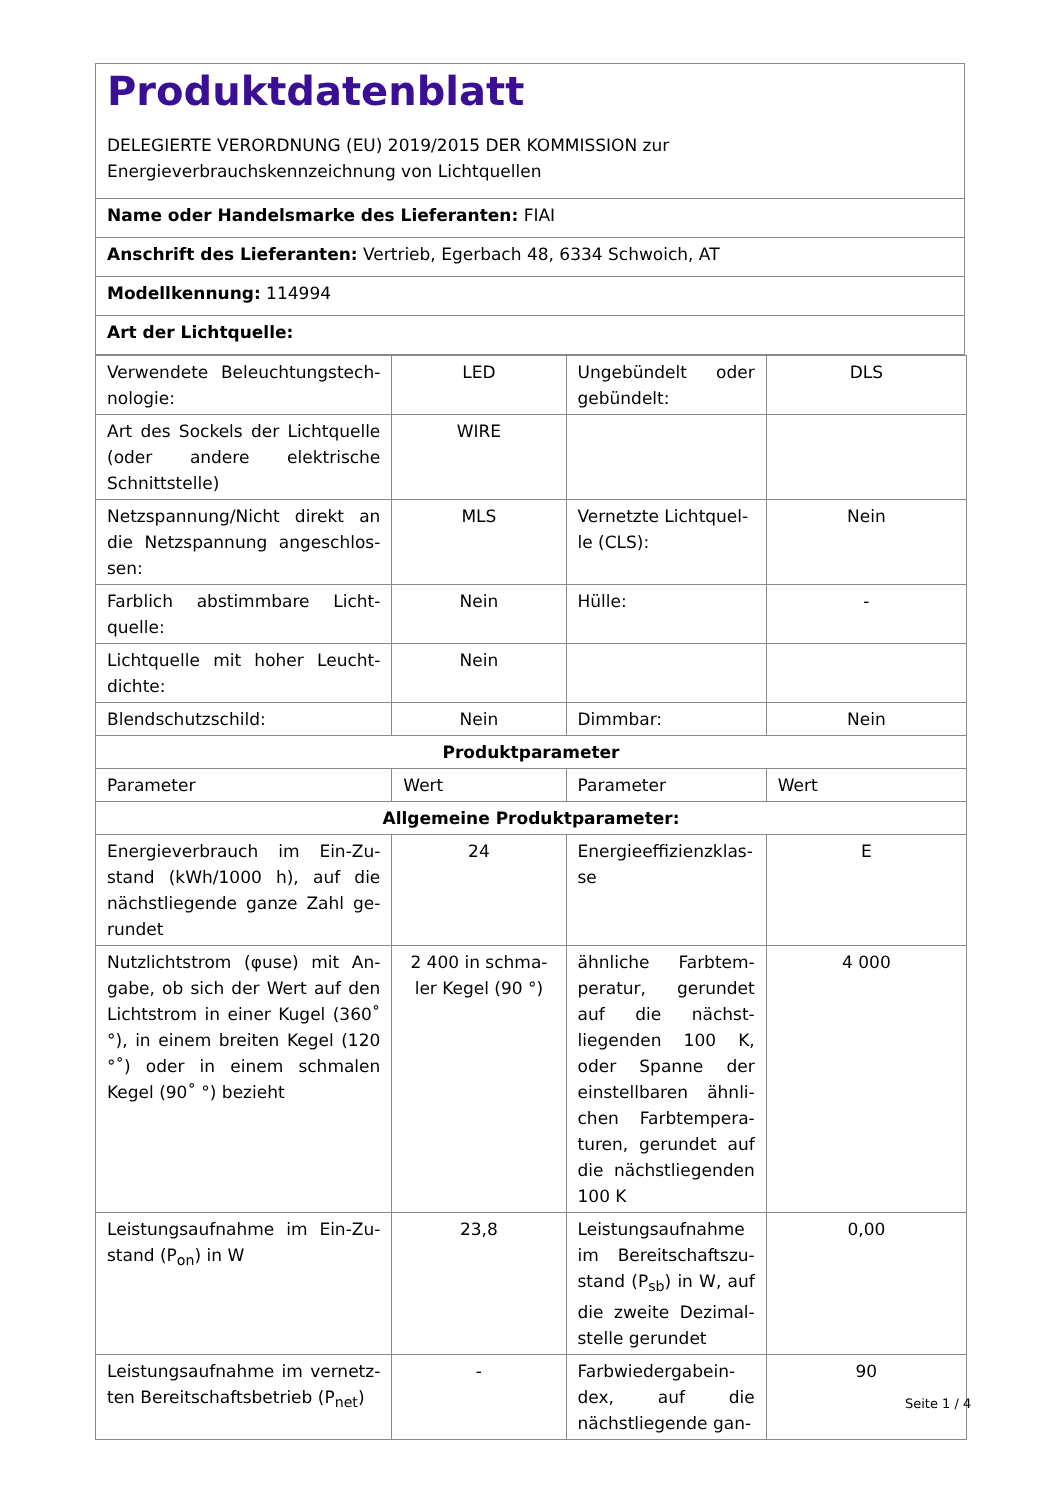Produktdatenblatt
DELEGIERTE VERORDNUNG (EU) 2019/2015 DER KOMMISSION zur
Energieverbrauchskennzeichnung von Lichtquellen
Name oder Handelsmarke des Lieferanten: FIAI
Anschrift des Lieferanten: Vertrieb, Egerbach 48, 6334 Schwoich, AT
Modellkennung: 114994
Art der Lichtquelle:
| Verwendete Beleuchtungstech-nologie: | LED | Ungebündelt oder gebündelt: | DLS |
| Art des Sockels der Lichtquelle (oder andere elektrische Schnittstelle) | WIRE | | |
| Netzspannung/Nicht direkt an die Netzspannung angeschlos-sen: | MLS | Vernetzte Lichtquel-le (CLS): | Nein |
| Farblich abstimmbare Licht-quelle: | Nein | Hülle: | - |
| Lichtquelle mit hoher Leucht-dichte: | Nein | | |
| Blendschutzschild: | Nein | Dimmbar: | Nein |
| Produktparameter | | | |
| Parameter | Wert | Parameter | Wert |
| Allgemeine Produktparameter: | | | |
| Energieverbrauch im Ein-Zu-stand (kWh/1000 h), auf die nächstliegende ganze Zahl ge-rundet | 24 | Energieeffizienzklas-se | E |
| Nutzlichtstrom (φuse) mit An-gabe, ob sich der Wert auf den Lichtstrom in einer Kugel (360˚ °), in einem breiten Kegel (120 °˚) oder in einem schmalen Kegel (90˚ °) bezieht | 2 400 in schma-ler Kegel (90 °) | ähnliche Farbtem-peratur, gerundet auf die nächst-liegenden 100 K, oder Spanne der einstellbaren ähnli-chen Farbtempera-turen, gerundet auf die nächstliegenden 100 K | 4 000 |
| Leistungsaufnahme im Ein-Zu-stand (P<sub>on</sub>) in W | 23,8 | Leistungsaufnahme im Bereitschaftszu-stand (P<sub>sb</sub>) in W, auf die zweite Dezimal-stelle gerundet | 0,00 |
| Leistungsaufnahme im vernetz-ten Bereitschaftsbetrieb (P<sub>net</sub>) | - | Farbwiedergabein-dex, auf die nächstliegende gan- | 90 |
Seite 1 / 4